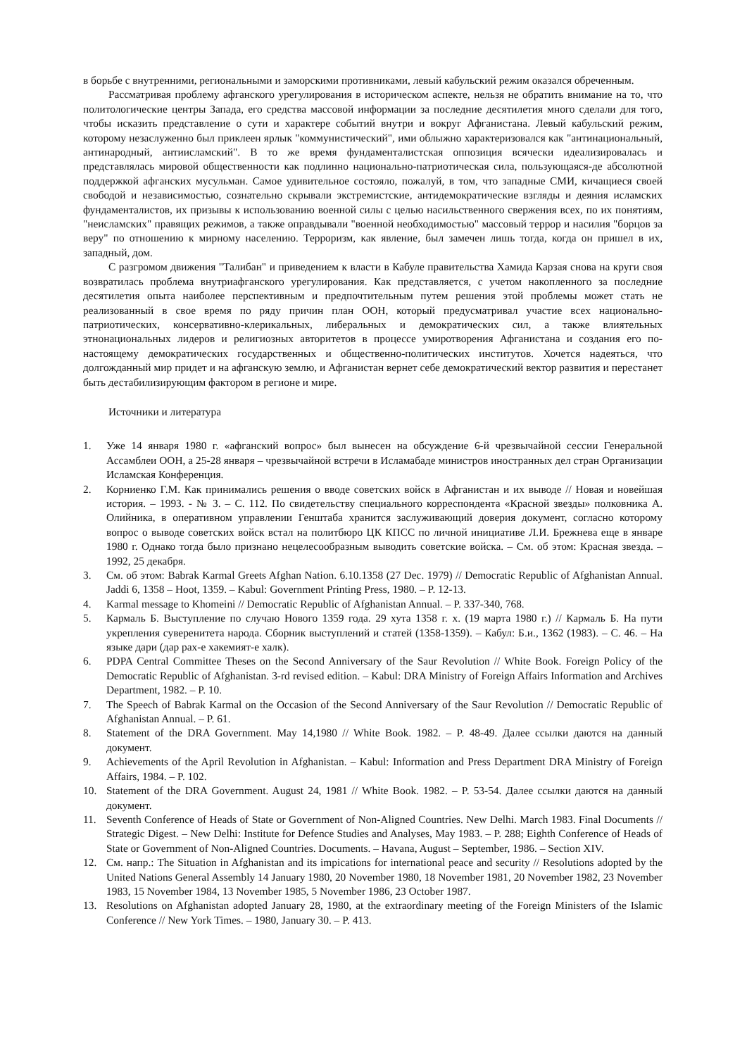в борьбе с внутренними, региональными и заморскими противниками, левый кабульский режим оказался обреченным.
Рассматривая проблему афганского урегулирования в историческом аспекте, нельзя не обратить внимание на то, что политологические центры Запада, его средства массовой информации за последние десятилетия много сделали для того, чтобы исказить представление о сути и характере событий внутри и вокруг Афганистана. Левый кабульский режим, которому незаслуженно был приклеен ярлык "коммунистический", ими облыжно характеризовался как "антинациональный, антинародный, антиисламский". В то же время фундаменталистская оппозиция всячески идеализировалась и представлялась мировой общественности как подлинно национально-патриотическая сила, пользующаяся-де абсолютной поддержкой афганских мусульман. Самое удивительное состояло, пожалуй, в том, что западные СМИ, кичащиеся своей свободой и независимостью, сознательно скрывали экстремистские, антидемократические взгляды и деяния исламских фундаменталистов, их призывы к использованию военной силы с целью насильственного свержения всех, по их понятиям, "неисламских" правящих режимов, а также оправдывали "военной необходимостью" массовый террор и насилия "борцов за веру" по отношению к мирному населению. Терроризм, как явление, был замечен лишь тогда, когда он пришел в их, западный, дом.
С разгромом движения "Талибан" и приведением к власти в Кабуле правительства Хамида Карзая снова на круги своя возвратилась проблема внутриафганского урегулирования. Как представляется, с учетом накопленного за последние десятилетия опыта наиболее перспективным и предпочтительным путем решения этой проблемы может стать не реализованный в свое время по ряду причин план ООН, который предусматривал участие всех национально-патриотических, консервативно-клерикальных, либеральных и демократических сил, а также влиятельных этнонациональных лидеров и религиозных авторитетов в процессе умиротворения Афганистана и создания его по-настоящему демократических государственных и общественно-политических институтов. Хочется надеяться, что долгожданный мир придет и на афганскую землю, и Афганистан вернет себе демократический вектор развития и перестанет быть дестабилизирующим фактором в регионе и мире.
Источники и литература
1. Уже 14 января 1980 г. «афганский вопрос» был вынесен на обсуждение 6-й чрезвычайной сессии Генеральной Ассамблеи ООН, а 25-28 января – чрезвычайной встречи в Исламабаде министров иностранных дел стран Организации Исламская Конференция.
2. Корниенко Г.М. Как принимались решения о вводе советских войск в Афганистан и их выводе // Новая и новейшая история. – 1993. - № 3. – С. 112. По свидетельству специального корреспондента «Красной звезды» полковника А. Олийника, в оперативном управлении Генштаба хранится заслуживающий доверия документ, согласно которому вопрос о выводе советских войск встал на политбюро ЦК КПСС по личной инициативе Л.И. Брежнева еще в январе 1980 г. Однако тогда было признано нецелесообразным выводить советские войска. – См. об этом: Красная звезда. – 1992, 25 декабря.
3. См. об этом: Babrak Karmal Greets Afghan Nation. 6.10.1358 (27 Dec. 1979) // Democratic Republic of Afghanistan Annual. Jaddi 6, 1358 – Hoot, 1359. – Kabul: Government Printing Press, 1980. – P. 12-13.
4. Karmal message to Khomeini // Democratic Republic of Afghanistan Annual. – P. 337-340, 768.
5. Кармаль Б. Выступление по случаю Нового 1359 года. 29 хута 1358 г. х. (19 марта 1980 г.) // Кармаль Б. На пути укрепления суверенитета народа. Сборник выступлений и статей (1358-1359). – Кабул: Б.и., 1362 (1983). – С. 46. – На языке дари (дар рах-е хакемият-е халк).
6. PDPA Central Committee Theses on the Second Anniversary of the Saur Revolution // White Book. Foreign Policy of the Democratic Republic of Afghanistan. 3-rd revised edition. – Kabul: DRA Ministry of Foreign Affairs Information and Archives Department, 1982. – P. 10.
7. The Speech of Babrak Karmal on the Occasion of the Second Anniversary of the Saur Revolution // Democratic Republic of Afghanistan Annual. – P. 61.
8. Statement of the DRA Government. May 14,1980 // White Book. 1982. – P. 48-49. Далее ссылки даются на данный документ.
9. Achievements of the April Revolution in Afghanistan. – Kabul: Information and Press Department DRA Ministry of Foreign Affairs, 1984. – P. 102.
10. Statement of the DRA Government. August 24, 1981 // White Book. 1982. – P. 53-54. Далее ссылки даются на данный документ.
11. Seventh Conference of Heads of State or Government of Non-Aligned Countries. New Delhi. March 1983. Final Documents // Strategic Digest. – New Delhi: Institute for Defence Studies and Analyses, May 1983. – P. 288; Eighth Conference of Heads of State or Government of Non-Aligned Countries. Documents. – Havana, August – September, 1986. – Section XIV.
12. См. напр.: The Situation in Afghanistan and its impications for international peace and security // Resolutions adopted by the United Nations General Assembly 14 January 1980, 20 November 1980, 18 November 1981, 20 November 1982, 23 November 1983, 15 November 1984, 13 November 1985, 5 November 1986, 23 October 1987.
13. Resolutions on Afghanistan adopted January 28, 1980, at the extraordinary meeting of the Foreign Ministers of the Islamic Conference // New York Times. – 1980, January 30. – P. 413.